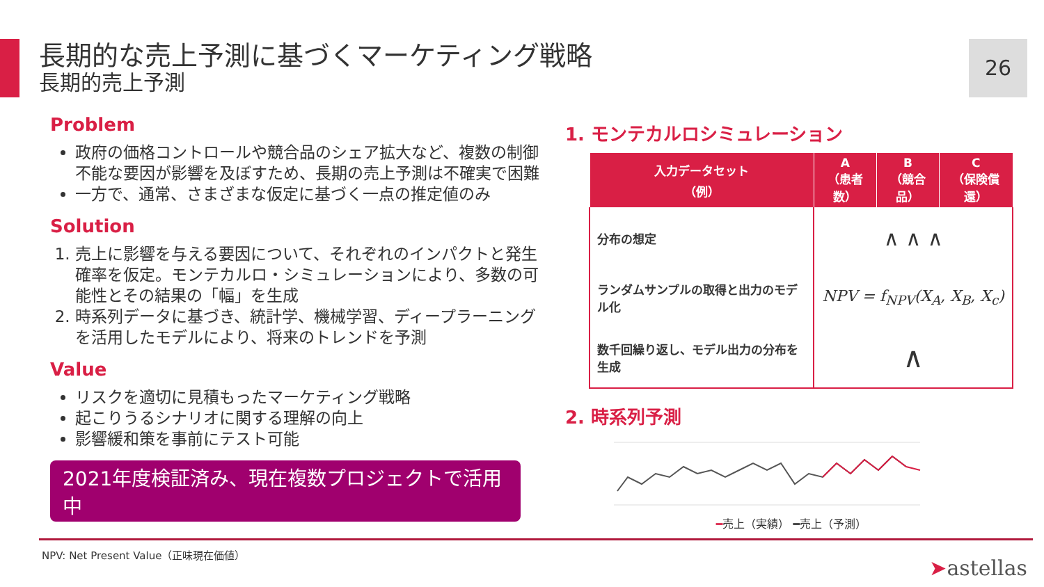長期的な売上予測に基づくマーケティング戦略
長期的売上予測
26
Problem
政府の価格コントロールや競合品のシェア拡大など、複数の制御不能な要因が影響を及ぼすため、長期の売上予測は不確実で困難
一方で、通常、さまざまな仮定に基づく一点の推定値のみ
Solution
1. 売上に影響を与える要因について、それぞれのインパクトと発生確率を仮定。モンテカルロ・シミュレーションにより、多数の可能性とその結果の「幅」を生成
2. 時系列データに基づき、統計学、機械学習、ディープラーニングを活用したモデルにより、将来のトレンドを予測
Value
リスクを適切に見積もったマーケティング戦略
起こりうるシナリオに関する理解の向上
影響緩和策を事前にテスト可能
2021年度検証済み、現在複数プロジェクトで活用中
1. モンテカルロシミュレーション
| 入力データセット （例） | A （患者数） | B （競合品） | C （保険償還） |
| --- | --- | --- | --- |
| 分布の想定 | ∧ ∧ ∧ | | |
| ランダムサンプルの取得と出力のモデル化 | NPV = f<sub>NPV</sub>(X<sub>A</sub>, X<sub>B</sub>, X<sub>c</sub>) | | |
| 数千回繰り返し、モデル出力の分布を生成 | ∧ | | |
2. 時系列予測
━売上（実績） ━売上（予測）
NPV: Net Present Value（正味現在価値）
➤astellas